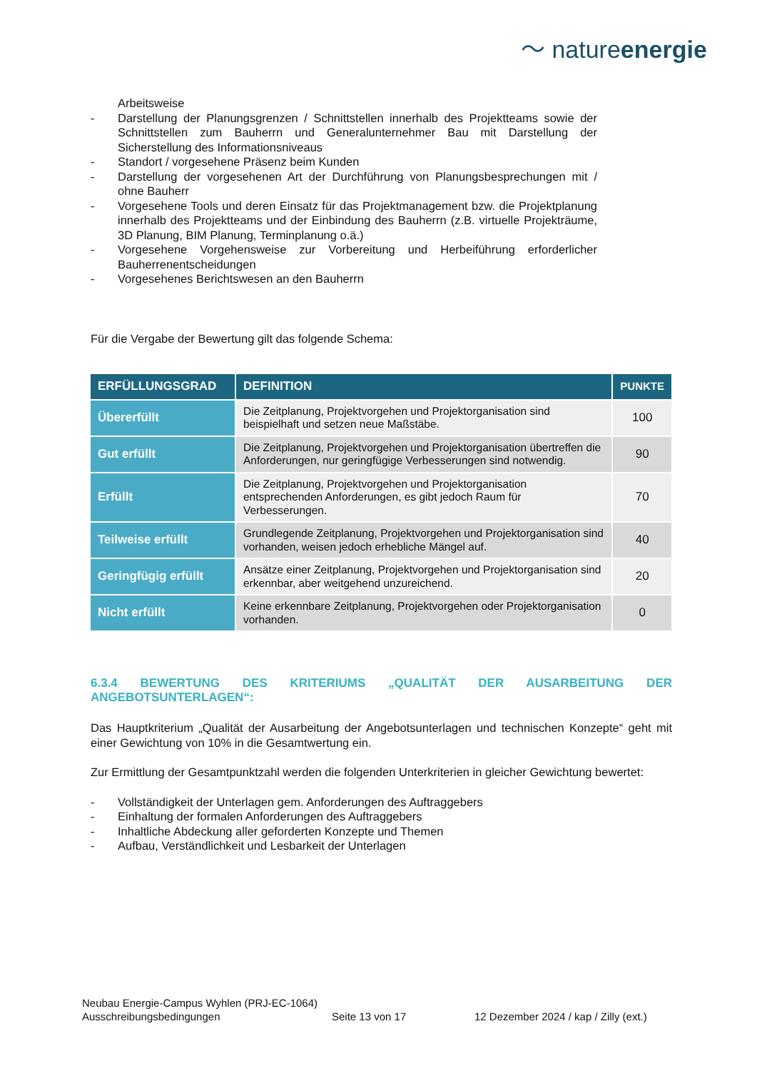〜 natureenergie
Arbeitsweise
- Darstellung der Planungsgrenzen / Schnittstellen innerhalb des Projektteams sowie der Schnittstellen zum Bauherrn und Generalunternehmer Bau mit Darstellung der Sicherstellung des Informationsniveaus
- Standort / vorgesehene Präsenz beim Kunden
- Darstellung der vorgesehenen Art der Durchführung von Planungsbesprechungen mit / ohne Bauherr
- Vorgesehene Tools und deren Einsatz für das Projektmanagement bzw. die Projektplanung innerhalb des Projektteams und der Einbindung des Bauherrn (z.B. virtuelle Projekträume, 3D Planung, BIM Planung, Terminplanung o.ä.)
- Vorgesehene Vorgehensweise zur Vorbereitung und Herbeiführung erforderlicher Bauherrenentscheidungen
- Vorgesehenes Berichtswesen an den Bauherrn
Für die Vergabe der Bewertung gilt das folgende Schema:
| ERFÜLLUNGSGRAD | DEFINITION | PUNKTE |
| --- | --- | --- |
| Übererfüllt | Die Zeitplanung, Projektvorgehen und Projektorganisation sind beispielhaft und setzen neue Maßstäbe. | 100 |
| Gut erfüllt | Die Zeitplanung, Projektvorgehen und Projektorganisation übertreffen die Anforderungen, nur geringfügige Verbesserungen sind notwendig. | 90 |
| Erfüllt | Die Zeitplanung, Projektvorgehen und Projektorganisation entsprechenden Anforderungen, es gibt jedoch Raum für Verbesserungen. | 70 |
| Teilweise erfüllt | Grundlegende Zeitplanung, Projektvorgehen und Projektorganisation sind vorhanden, weisen jedoch erhebliche Mängel auf. | 40 |
| Geringfügig erfüllt | Ansätze einer Zeitplanung, Projektvorgehen und Projektorganisation sind erkennbar, aber weitgehend unzureichend. | 20 |
| Nicht erfüllt | Keine erkennbare Zeitplanung, Projektvorgehen oder Projektorganisation vorhanden. | 0 |
6.3.4 BEWERTUNG DES KRITERIUMS „QUALITÄT DER AUSARBEITUNG DER ANGEBOTSUNTERLAGEN“:
Das Hauptkriterium „Qualität der Ausarbeitung der Angebotsunterlagen und technischen Konzepte“ geht mit einer Gewichtung von 10% in die Gesamtwertung ein.
Zur Ermittlung der Gesamtpunktzahl werden die folgenden Unterkriterien in gleicher Gewichtung bewertet:
- Vollständigkeit der Unterlagen gem. Anforderungen des Auftraggebers
- Einhaltung der formalen Anforderungen des Auftraggebers
- Inhaltliche Abdeckung aller geforderten Konzepte und Themen
- Aufbau, Verständlichkeit und Lesbarkeit der Unterlagen
Neubau Energie-Campus Wyhlen (PRJ-EC-1064)
Ausschreibungsbedingungen Seite 13 von 17 12 Dezember 2024 / kap / Zilly (ext.)